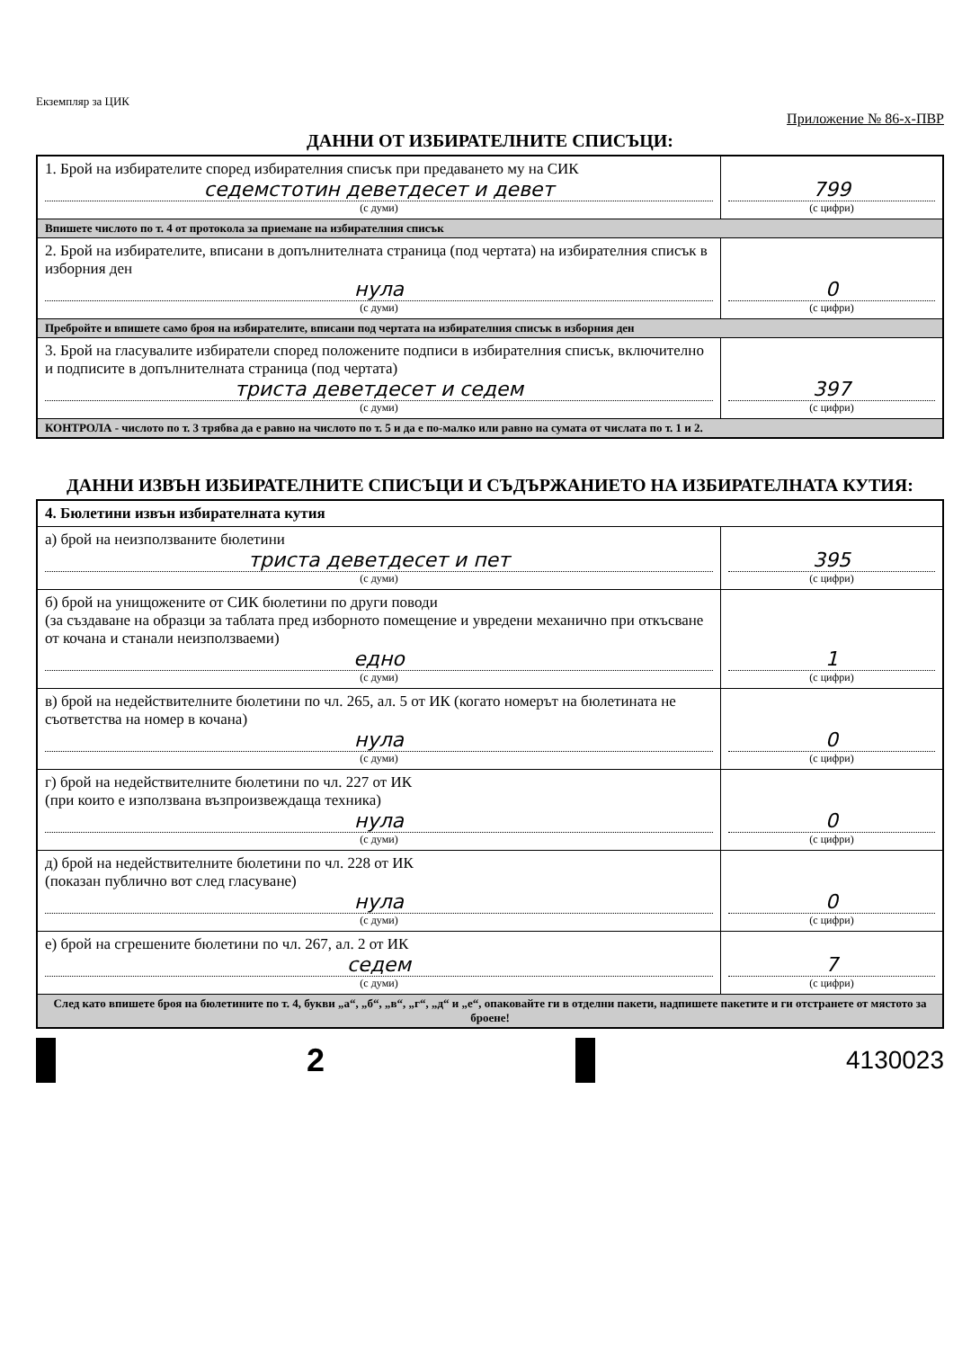Екземпляр за ЦИК Приложение № 86-х-ПВР
ДАННИ ОТ ИЗБИРАТЕЛНИТЕ СПИСЪЦИ:
| 1. Брой на избирателите според избирателния списък при предаването му на СИК седемстотин деветдесет и девет (с думи) | 799 (с цифри) |
| Впишете числото по т. 4 от протокола за приемане на избирателния списък | |
| 2. Брой на избирателите, вписани в допълнителната страница (под чертата) на избирателния списък в изборния ден нула (с думи) | 0 (с цифри) |
| Пребройте и впишете само броя на избирателите, вписани под чертата на избирателния списък в изборния ден | |
| 3. Брой на гласувалите избиратели според положените подписи в избирателния списък, включително и подписите в допълнителната страница (под чертата) триста деветдесет и седем (с думи) | 397 (с цифри) |
| КОНТРОЛА - числото по т. 3 трябва да е равно на числото по т. 5 и да е по-малко или равно на сумата от числата по т. 1 и 2. | |
ДАННИ ИЗВЪН ИЗБИРАТЕЛНИТЕ СПИСЪЦИ И СЪДЪРЖАНИЕТО НА ИЗБИРАТЕЛНАТА КУТИЯ:
| 4. Бюлетини извън избирателната кутия | |
| а) брой на неизползваните бюлетини триста деветдесет и пет (с думи) | 395 (с цифри) |
| б) брой на унищожените от СИК бюлетини по други поводи (за създаване на образци за таблата пред изборното помещение и увредени механично при откъсване от кочана и станали неизползваеми) едно (с думи) | 1 (с цифри) |
| в) брой на недействителните бюлетини по чл. 265, ал. 5 от ИК (когато номерът на бюлетината не съответства на номер в кочана) нула (с думи) | 0 (с цифри) |
| г) брой на недействителните бюлетини по чл. 227 от ИК (при които е използвана възпроизвеждаща техника) нула (с думи) | 0 (с цифри) |
| д) брой на недействителните бюлетини по чл. 228 от ИК (показан публично вот след гласуване) нула (с думи) | 0 (с цифри) |
| е) брой на сгрешените бюлетини по чл. 267, ал. 2 от ИК седем (с думи) | 7 (с цифри) |
| След като впишете броя на бюлетините по т. 4, букви „а“, „б“, „в“, „г“, „д“ и „е“, опаковайте ги в отделни пакети, надпишете пакетите и ги отстранете от мястото за броене! | |
2 4130023